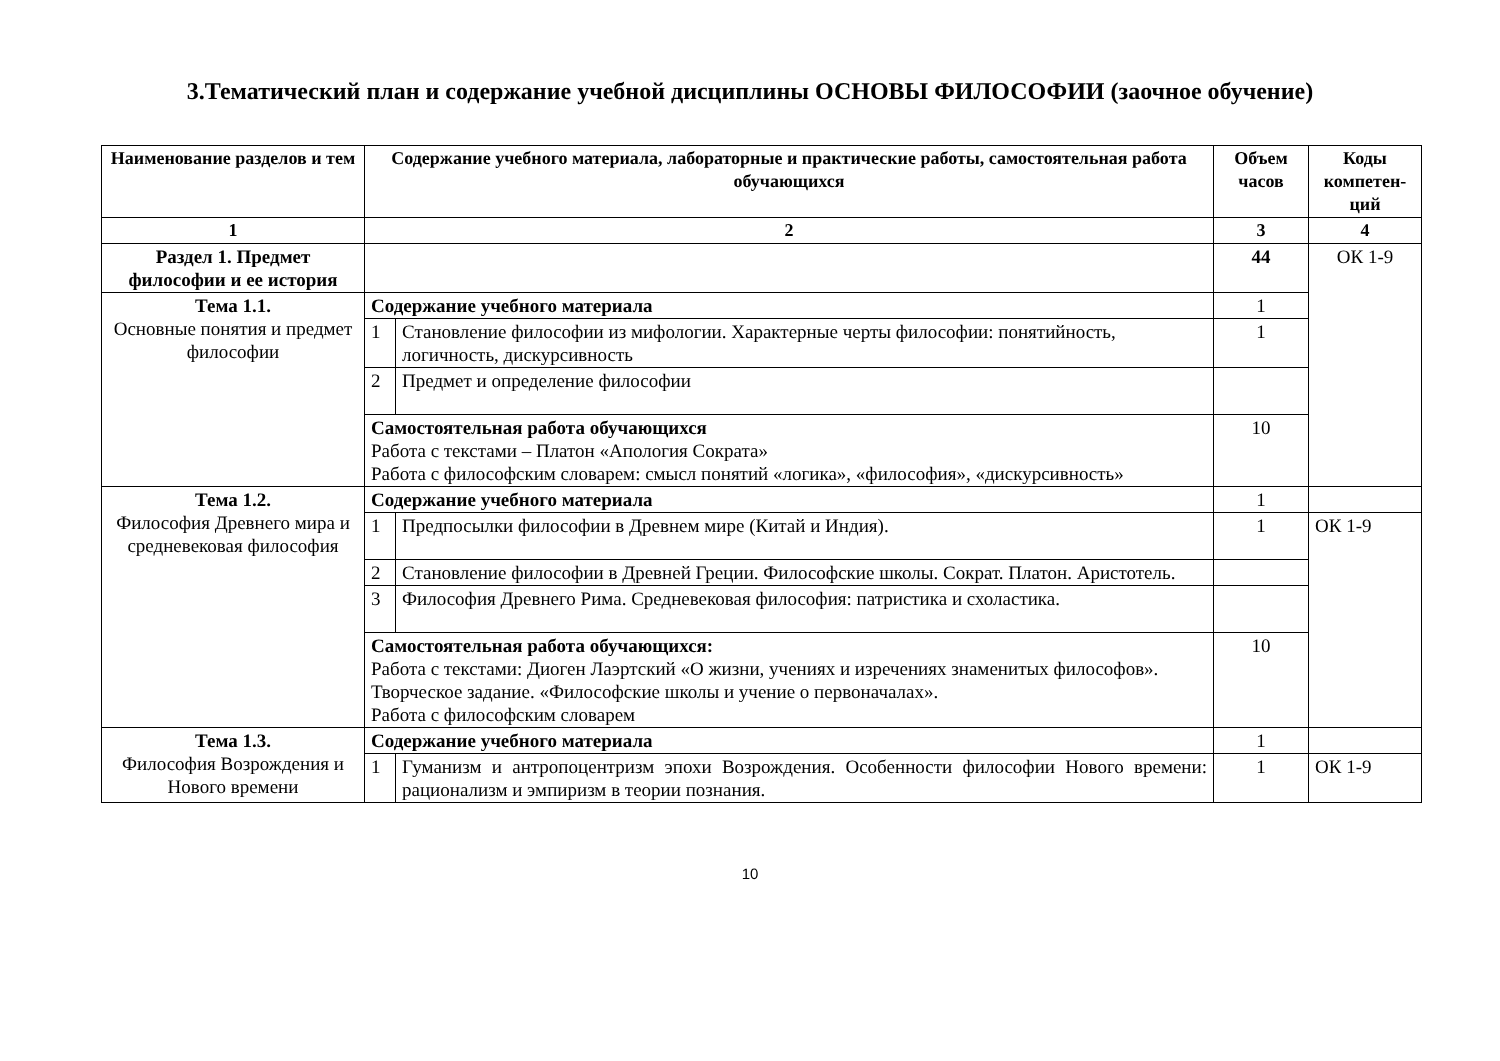3.Тематический план и содержание учебной дисциплины ОСНОВЫ ФИЛОСОФИИ (заочное обучение)
| Наименование разделов и тем | Содержание учебного материала, лабораторные и практические работы, самостоятельная работа обучающихся | | Объем часов | Коды компетен-ций |
| --- | --- | --- | --- | --- |
| 1 | 2 | | 3 | 4 |
| Раздел 1. Предмет философии и ее история | | | 44 | ОК 1-9 |
| Тема 1.1. Основные понятия и предмет философии | Содержание учебного материала | | 1 | |
| | 1 | Становление философии из мифологии. Характерные черты философии: понятийность, логичность, дискурсивность | 1 | |
| | 2 | Предмет и определение философии | | |
| | Самостоятельная работа обучающихся Работа с текстами – Платон «Апология Сократа» Работа с философским словарем: смысл понятий «логика», «философия», «дискурсивность» | | 10 | |
| Тема 1.2. Философия Древнего мира и средневековая философия | Содержание учебного материала | | 1 | |
| | 1 | Предпосылки философии в Древнем мире (Китай и Индия). | 1 | ОК 1-9 |
| | 2 | Становление философии в Древней Греции. Философские школы. Сократ. Платон. Аристотель. | | |
| | 3 | Философия Древнего Рима. Средневековая философия: патристика и схоластика. | | |
| | Самостоятельная работа обучающихся: Работа с текстами: Диоген Лаэртский «О жизни, учениях и изречениях знаменитых философов». Творческое задание. «Философские школы и учение о первоначалах». Работа с философским словарем | | 10 | |
| Тема 1.3. Философия Возрождения и Нового времени | Содержание учебного материала | | 1 | |
| | 1 | Гуманизм и антропоцентризм эпохи Возрождения. Особенности философии Нового времени: рационализм и эмпиризм в теории познания. | 1 | ОК 1-9 |
10